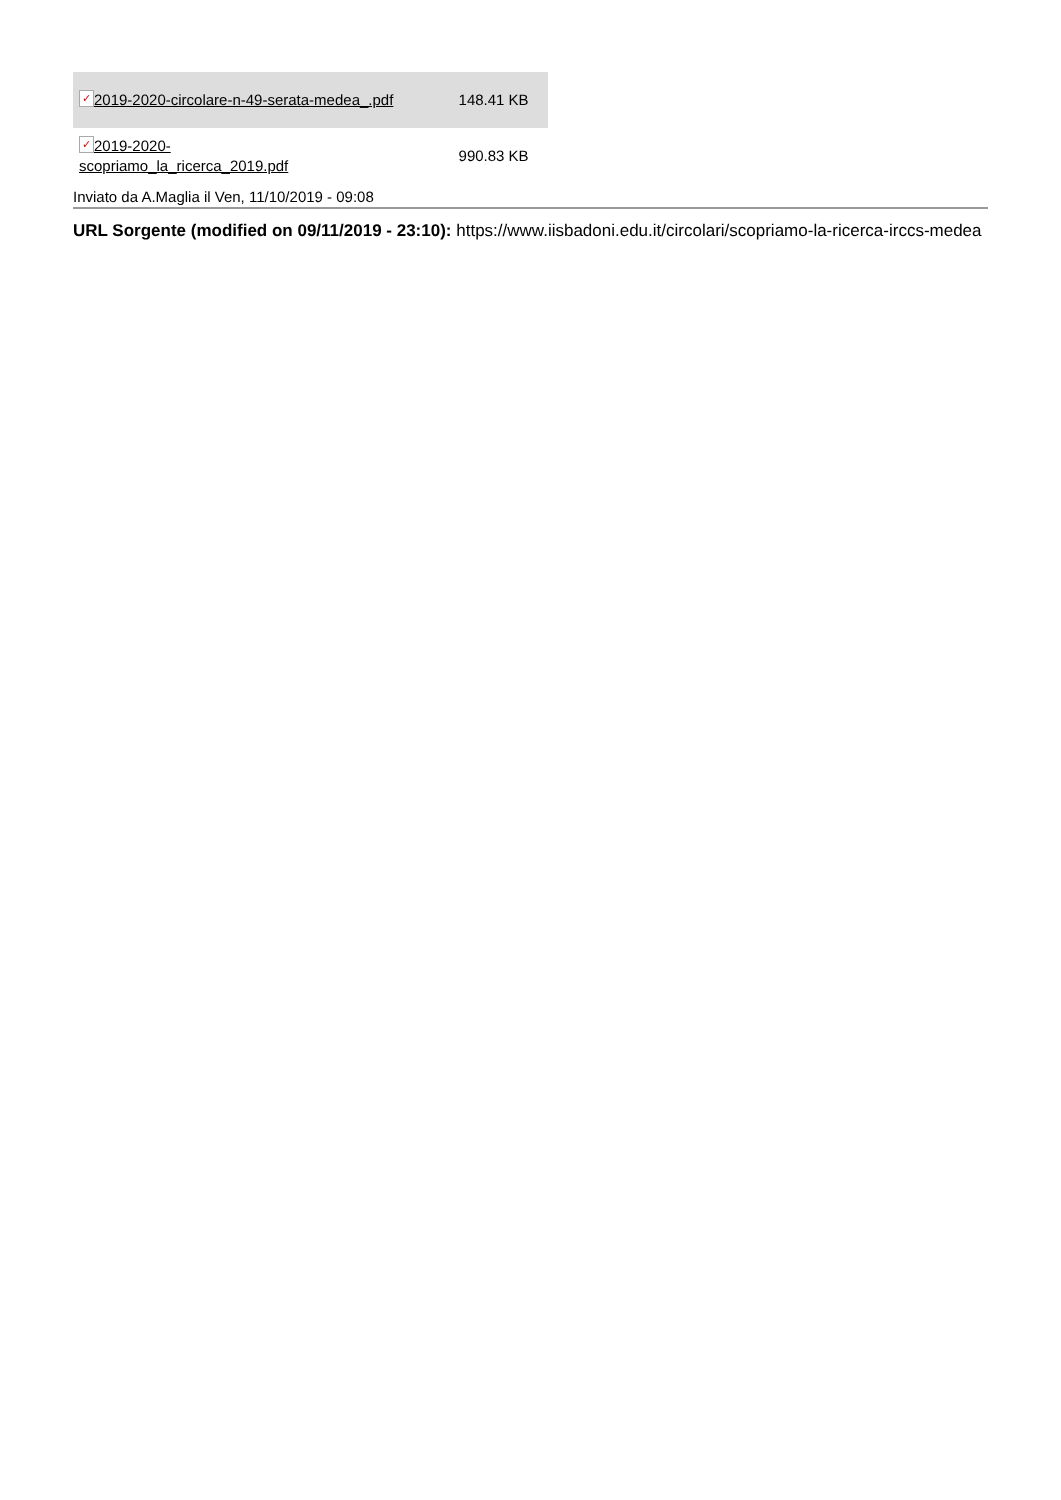| ✓ 2019-2020-circolare-n-49-serata-medea_.pdf | 148.41 KB |
| ✓ 2019-2020- scopriamo_la_ricerca_2019.pdf | 990.83 KB |
Inviato da A.Maglia il Ven, 11/10/2019 - 09:08
URL Sorgente (modified on 09/11/2019 - 23:10): https://www.iisbadoni.edu.it/circolari/scopriamo-la-ricerca-irccs-medea